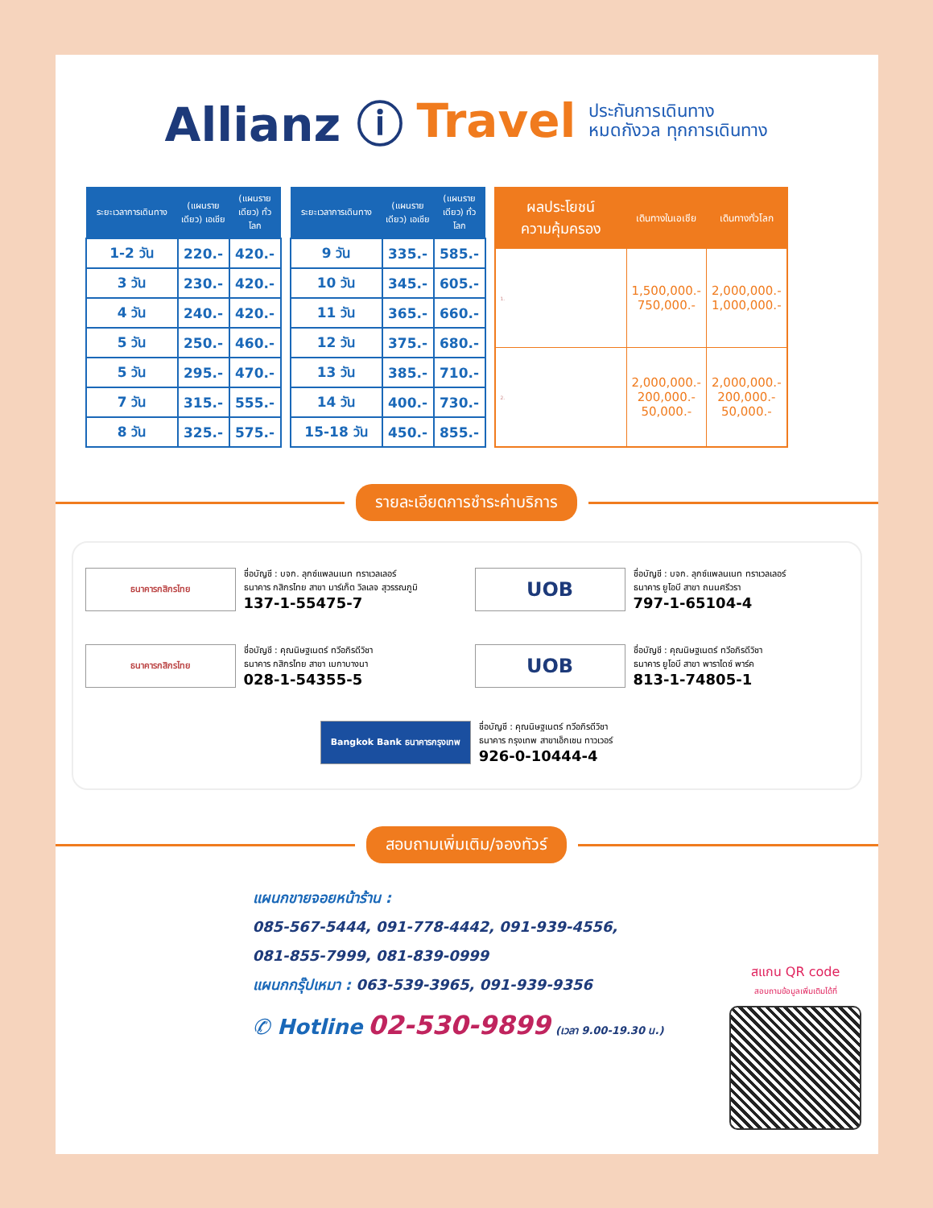Allianz ⓘ Travel
ประกันการเดินทาง
หมดกังวล ทุกการเดินทาง
| ระยะเวลาการเดินทาง | (แผนรายเดียว) เอเชีย | (แผนรายเดียว) ทั่วโลก |
| --- | --- | --- |
| 1-2 วัน | 220.- | 420.- |
| 3 วัน | 230.- | 420.- |
| 4 วัน | 240.- | 420.- |
| 5 วัน | 250.- | 460.- |
| 5 วัน | 295.- | 470.- |
| 7 วัน | 315.- | 555.- |
| 8 วัน | 325.- | 575.- |
| ระยะเวลาการเดินทาง | (แผนรายเดียว) เอเชีย | (แผนรายเดียว) ทั่วโลก |
| --- | --- | --- |
| 9 วัน | 335.- | 585.- |
| 10 วัน | 345.- | 605.- |
| 11 วัน | 365.- | 660.- |
| 12 วัน | 375.- | 680.- |
| 13 วัน | 385.- | 710.- |
| 14 วัน | 400.- | 730.- |
| 15-18 วัน | 450.- | 855.- |
| ผลประโยชน์ ความคุ้มครอง | เดินทางในเอเชีย | เดินทางทั่วโลก |
| --- | --- | --- |
| 1. | 1,500,000.- 750,000.- | 2,000,000.- 1,000,000.- |
| 2. | 2,000,000.- 200,000.- 50,000.- | 2,000,000.- 200,000.- 50,000.- |
รายละเอียดการชำระค่าบริการ
ธนาคารกสิกรไทย
ชื่อบัญชี : บจก. ลุกซ์แพลนเนท ทราเวลเลอร์
ธนาคาร กสิกรไทย สาขา มาร์เก็ต วิลเลจ สุวรรณภูมิ
137-1-55475-7
UOB
ชื่อบัญชี : บจก. ลุกซ์แพลนเนท ทราเวลเลอร์
ธนาคาร ยูโอบี สาขา ถนนศรีวรา
797-1-65104-4
ธนาคารกสิกรไทย
ชื่อบัญชี : คุณนิษฐเนตร์ ทวีอภิรดีวิชา
ธนาคาร กสิกรไทย สาขา เมกาบางนา
028-1-54355-5
UOB
ชื่อบัญชี : คุณนิษฐเนตร์ ทวีอภิรดีวิชา
ธนาคาร ยูโอบี สาขา พาราไดซ์ พาร์ค
813-1-74805-1
Bangkok Bank ธนาคารกรุงเทพ
ชื่อบัญชี : คุณนิษฐเนตร์ ทวีอภิรดีวิชา
ธนาคาร กรุงเทพ สาขาเอ็กเซน ทาวเวอร์
926-0-10444-4
สอบถามเพิ่มเติม/จองทัวร์
แผนกขายจอยหน้าร้าน :
085-567-5444, 091-778-4442, 091-939-4556,
081-855-7999, 081-839-0999
แผนกกรุ๊ปเหมา : 063-539-3965, 091-939-9356
✆ Hotline 02-530-9899 (เวลา 9.00-19.30 น.)
สแกน QR code
สอบถามข้อมูลเพิ่มเติมได้ที่